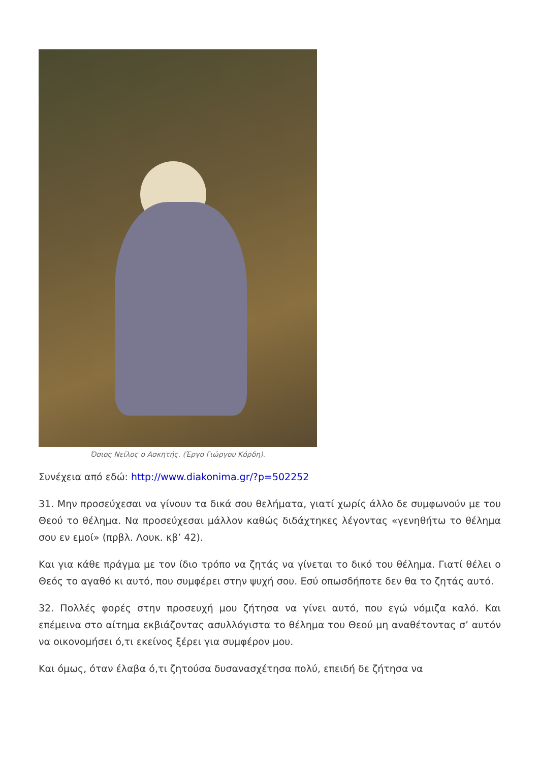Όσιος Νείλος ο Ασκητής. (Έργο Γιώργου Κόρδη).
Συνέχεια από εδώ: http://www.diakonima.gr/?p=502252
31. Μην προσεύχεσαι να γίνουν τα δικά σου θελήματα, γιατί χωρίς άλλο δε συμφωνούν με του Θεού το θέλημα. Να προσεύχεσαι μάλλον καθώς διδάχτηκες λέγοντας «γενηθήτω το θέλημα σου εν εμοί» (πρβλ. Λουκ. κβ’ 42).
Και για κάθε πράγμα με τον ίδιο τρόπο να ζητάς να γίνεται το δικό του θέλημα. Γιατί θέλει ο Θεός το αγαθό κι αυτό, που συμφέρει στην ψυχή σου. Εσύ οπωσδήποτε δεν θα το ζητάς αυτό.
32. Πολλές φορές στην προσευχή μου ζήτησα να γίνει αυτό, που εγώ νόμιζα καλό. Και επέμεινα στο αίτημα εκβιάζοντας ασυλλόγιστα το θέλημα του Θεού μη αναθέτοντας σ’ αυτόν να οικονομήσει ό,τι εκείνος ξέρει για συμφέρον μου.
Και όμως, όταν έλαβα ό,τι ζητούσα δυσανασχέτησα πολύ, επειδή δε ζήτησα να